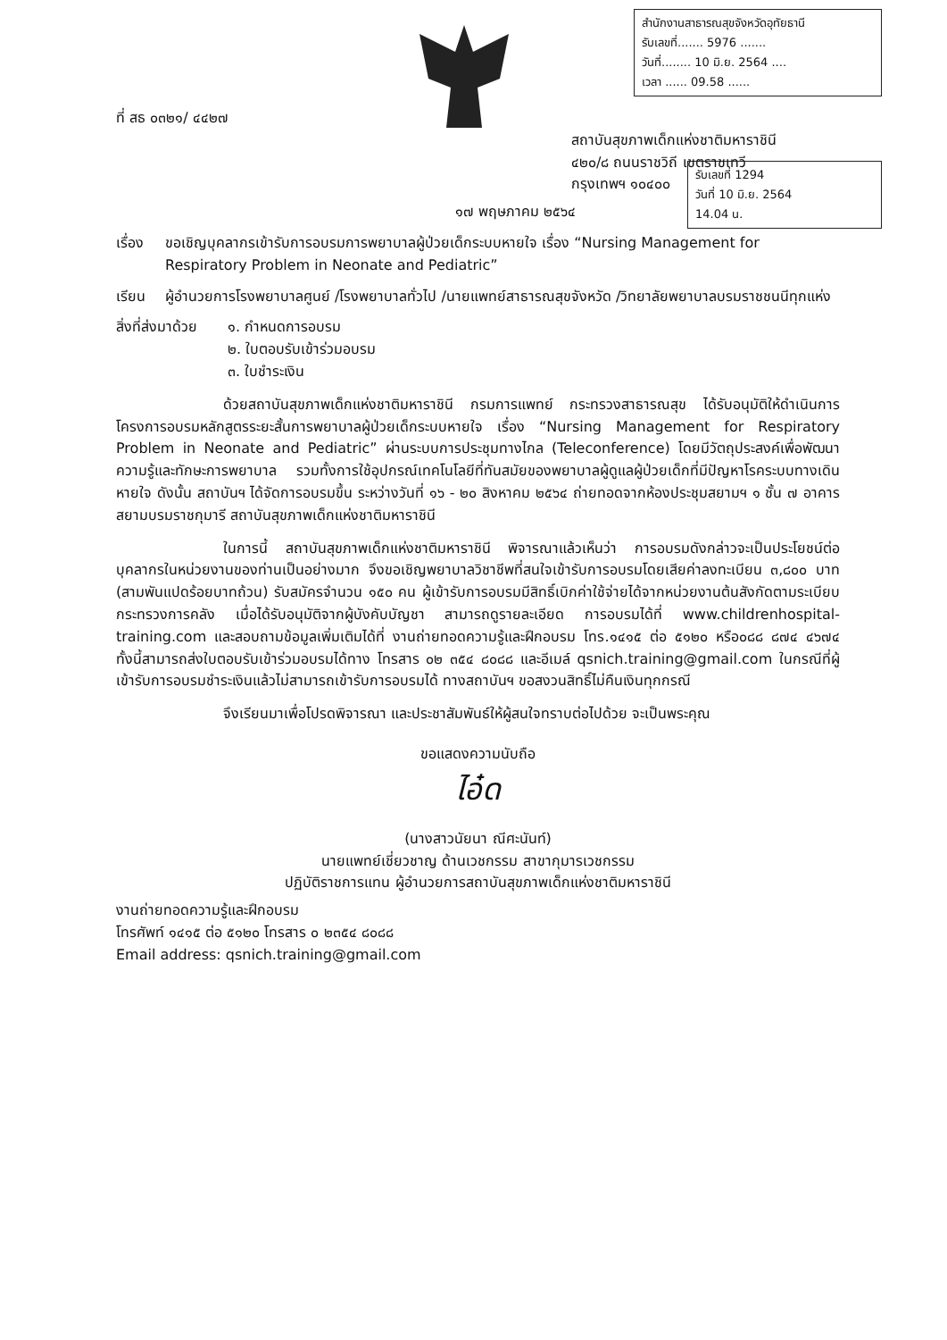สำนักงานสาธารณสุขจังหวัดอุทัยธานี
รับเลขที่....... 5976 .......
วันที่........ 10 มิ.ย. 2564 ....
เวลา ...... 09.58 ......
รับเลขที่ 1294
วันที่ 10 มิ.ย. 2564
14.04 น.
ที่ สธ ๐๓๒๑/ ๔๔๒๗
สถาบันสุขภาพเด็กแห่งชาติมหาราชินี
๔๒๐/๘ ถนนราชวิถี เขตราชเทวี
กรุงเทพฯ ๑๐๔๐๐
๑๗ พฤษภาคม ๒๕๖๔
เรื่อง
ขอเชิญบุคลากรเข้ารับการอบรมการพยาบาลผู้ป่วยเด็กระบบหายใจ เรื่อง “Nursing Management for Respiratory Problem in Neonate and Pediatric”
เรียน ผู้อำนวยการโรงพยาบาลศูนย์ /โรงพยาบาลทั่วไป /นายแพทย์สาธารณสุขจังหวัด /วิทยาลัยพยาบาลบรมราชชนนีทุกแห่ง
สิ่งที่ส่งมาด้วย
๑. กำหนดการอบรม
๒. ใบตอบรับเข้าร่วมอบรม
๓. ใบชำระเงิน
ด้วยสถาบันสุขภาพเด็กแห่งชาติมหาราชินี กรมการแพทย์ กระทรวงสาธารณสุข ได้รับอนุมัติให้ดำเนินการโครงการอบรมหลักสูตรระยะสั้นการพยาบาลผู้ป่วยเด็กระบบหายใจ เรื่อง “Nursing Management for Respiratory Problem in Neonate and Pediatric” ผ่านระบบการประชุมทางไกล (Teleconference) โดยมีวัตถุประสงค์เพื่อพัฒนาความรู้และทักษะการพยาบาล รวมทั้งการใช้อุปกรณ์เทคโนโลยีที่ทันสมัยของพยาบาลผู้ดูแลผู้ป่วยเด็กที่มีปัญหาโรคระบบทางเดินหายใจ ดังนั้น สถาบันฯ ได้จัดการอบรมขึ้น ระหว่างวันที่ ๑๖ - ๒๐ สิงหาคม ๒๕๖๔ ถ่ายทอดจากห้องประชุมสยามฯ ๑ ชั้น ๗ อาคารสยามบรมราชกุมารี สถาบันสุขภาพเด็กแห่งชาติมหาราชินี
ในการนี้ สถาบันสุขภาพเด็กแห่งชาติมหาราชินี พิจารณาแล้วเห็นว่า การอบรมดังกล่าวจะเป็นประโยชน์ต่อบุคลากรในหน่วยงานของท่านเป็นอย่างมาก จึงขอเชิญพยาบาลวิชาชีพที่สนใจเข้ารับการอบรมโดยเสียค่าลงทะเบียน ๓,๘๐๐ บาท (สามพันแปดร้อยบาทถ้วน) รับสมัครจำนวน ๑๕๐ คน ผู้เข้ารับการอบรมมีสิทธิ์เบิกค่าใช้จ่ายได้จากหน่วยงานต้นสังกัดตามระเบียบกระทรวงการคลัง เมื่อได้รับอนุมัติจากผู้บังคับบัญชา สามารถดูรายละเอียด การอบรมได้ที่ www.childrenhospital-training.com และสอบถามข้อมูลเพิ่มเติมได้ที่ งานถ่ายทอดความรู้และฝึกอบรม โทร.๑๔๑๕ ต่อ ๕๑๒๐ หรือ๐๘๘ ๘๗๔ ๔๖๗๔ ทั้งนี้สามารถส่งใบตอบรับเข้าร่วมอบรมได้ทาง โทรสาร ๐๒ ๓๕๔ ๘๐๘๘ และอีเมล์ qsnich.training@gmail.com ในกรณีที่ผู้เข้ารับการอบรมชำระเงินแล้วไม่สามารถเข้ารับการอบรมได้ ทางสถาบันฯ ขอสงวนสิทธิ์ไม่คืนเงินทุกกรณี
จึงเรียนมาเพื่อโปรดพิจารณา และประชาสัมพันธ์ให้ผู้สนใจทราบต่อไปด้วย จะเป็นพระคุณ
ขอแสดงความนับถือ
ไอ๋ด
(นางสาวนัยนา ณีศะนันท์)
นายแพทย์เชี่ยวชาญ ด้านเวชกรรม สาขากุมารเวชกรรม
ปฏิบัติราชการแทน ผู้อำนวยการสถาบันสุขภาพเด็กแห่งชาติมหาราชินี
งานถ่ายทอดความรู้และฝึกอบรม
โทรศัพท์ ๑๔๑๕ ต่อ ๕๑๒๐ โทรสาร ๐ ๒๓๕๔ ๘๐๘๘
Email address: qsnich.training@gmail.com